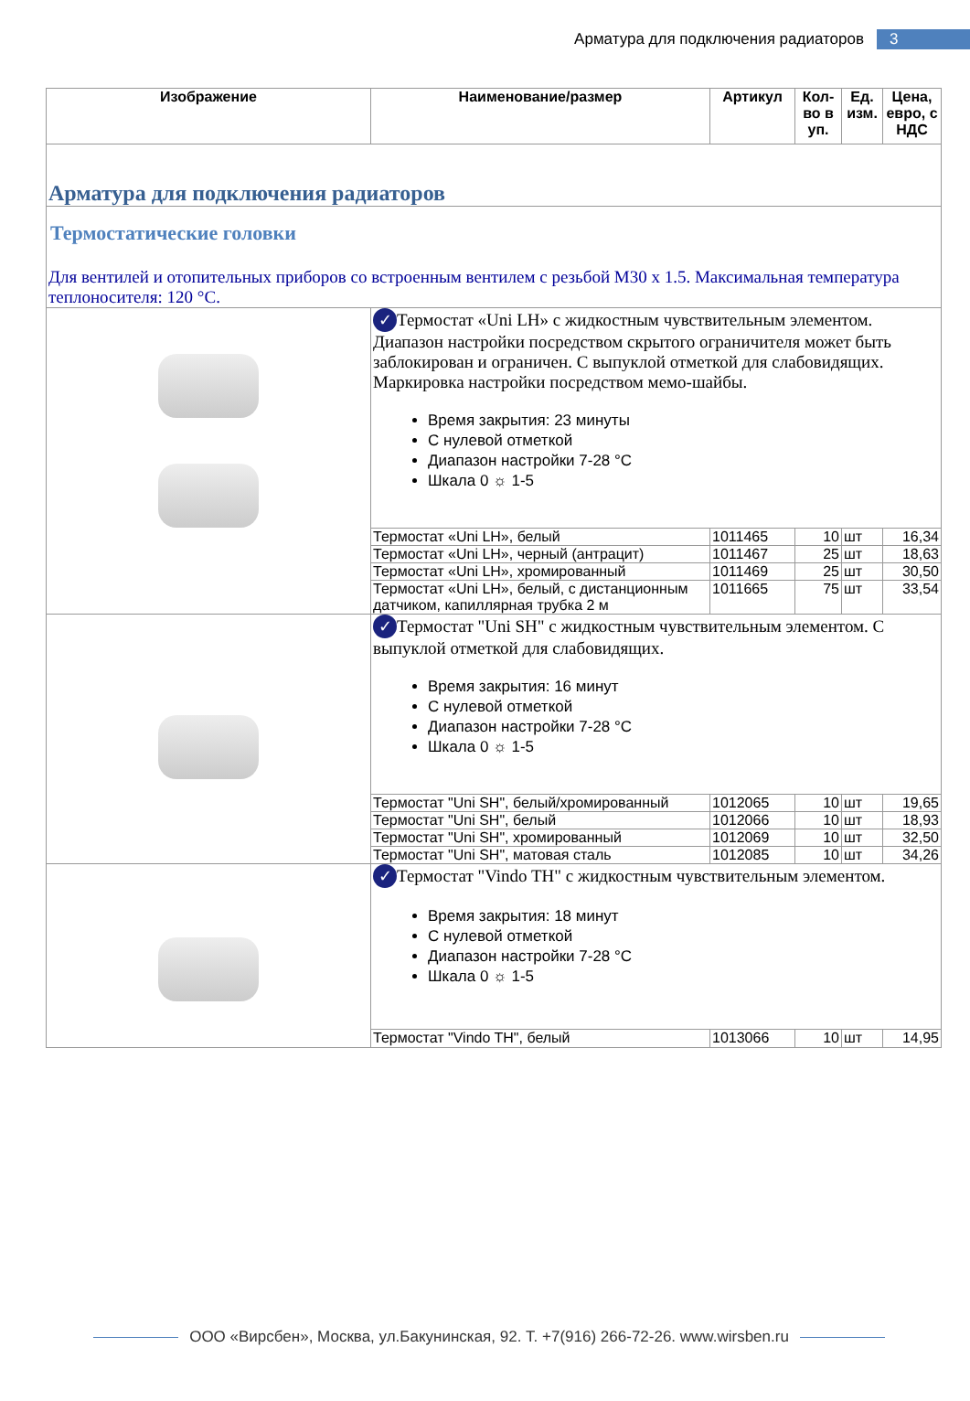Арматура для подключения радиаторов 3
| Изображение | Наименование/размер | Артикул | Кол-во в уп. | Ед. изм. | Цена, евро, с НДС |
| --- | --- | --- | --- | --- | --- |
| Арматура для подключения радиаторов | | | | | |
| Термостатические головки Для вентилей и отопительных приборов со встроенным вентилем с резьбой M30 x 1.5. Максимальная температура теплоносителя: 120 °C. | | | | | |
| | ✓ Термостат «Uni LH» с жидкостным чувствительным элементом. Диапазон настройки посредством скрытого ограничителя может быть заблокирован и ограничен. С выпуклой отметкой для слабовидящих. Маркировка настройки посредством мемо-шайбы. Время закрытия: 23 минуты С нулевой отметкой Диапазон настройки 7-28 °C Шкала 0 ☼ 1-5 | | | | |
| | Термостат «Uni LH», белый | 1011465 | 10 | шт | 16,34 |
| | Термостат «Uni LH», черный (антрацит) | 1011467 | 25 | шт | 18,63 |
| | Термостат «Uni LH», хромированный | 1011469 | 25 | шт | 30,50 |
| | Термостат «Uni LH», белый, с дистанционным датчиком, капиллярная трубка 2 м | 1011665 | 75 | шт | 33,54 |
| | ✓ Термостат "Uni SH" с жидкостным чувствительным элементом. С выпуклой отметкой для слабовидящих. Время закрытия: 16 минут С нулевой отметкой Диапазон настройки 7-28 °C Шкала 0 ☼ 1-5 | | | | |
| | Термостат "Uni SH", белый/хромированный | 1012065 | 10 | шт | 19,65 |
| | Термостат "Uni SH", белый | 1012066 | 10 | шт | 18,93 |
| | Термостат "Uni SH", хромированный | 1012069 | 10 | шт | 32,50 |
| | Термостат "Uni SH", матовая сталь | 1012085 | 10 | шт | 34,26 |
| | ✓ Термостат "Vindo TH" с жидкостным чувствительным элементом. Время закрытия: 18 минут С нулевой отметкой Диапазон настройки 7-28 °C Шкала 0 ☼ 1-5 | | | | |
| | Термостат "Vindo TH", белый | 1013066 | 10 | шт | 14,95 |
ООО «Вирсбен», Москва, ул.Бакунинская, 92. Т. +7(916) 266-72-26. www.wirsben.ru